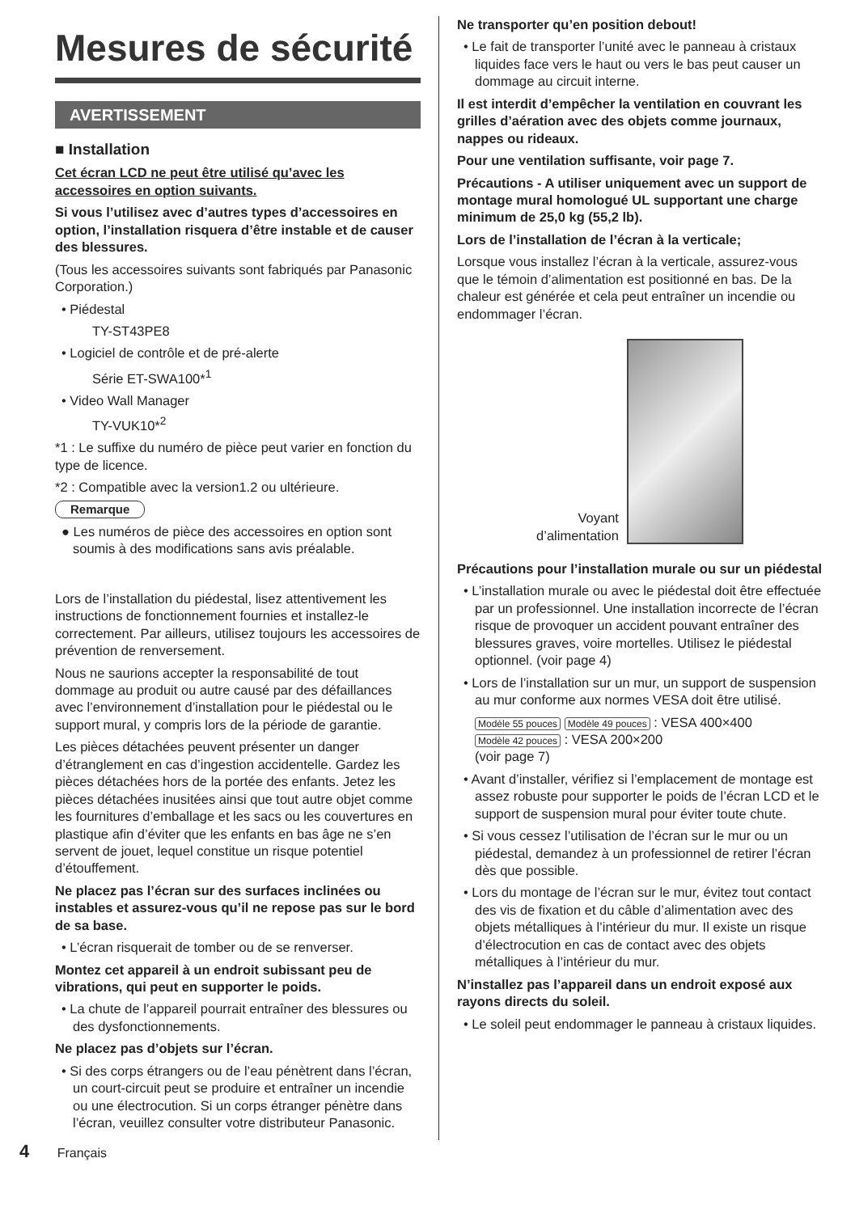Mesures de sécurité
AVERTISSEMENT
■ Installation
Cet écran LCD ne peut être utilisé qu’avec les accessoires en option suivants.
Si vous l’utilisez avec d’autres types d’accessoires en option, l’installation risquera d’être instable et de causer des blessures.
(Tous les accessoires suivants sont fabriqués par Panasonic Corporation.)
• Piédestal
TY-ST43PE8
• Logiciel de contrôle et de pré-alerte
Série ET-SWA100*<sup>1</sup>
• Video Wall Manager
TY-VUK10*<sup>2</sup>
*1 : Le suffixe du numéro de pièce peut varier en fonction du type de licence.
*2 : Compatible avec la version1.2 ou ultérieure.
Remarque
● Les numéros de pièce des accessoires en option sont soumis à des modifications sans avis préalable.
Lors de l’installation du piédestal, lisez attentivement les instructions de fonctionnement fournies et installez-le correctement. Par ailleurs, utilisez toujours les accessoires de prévention de renversement.
Nous ne saurions accepter la responsabilité de tout dommage au produit ou autre causé par des défaillances avec l’environnement d’installation pour le piédestal ou le support mural, y compris lors de la période de garantie.
Les pièces détachées peuvent présenter un danger d’étranglement en cas d’ingestion accidentelle. Gardez les pièces détachées hors de la portée des enfants. Jetez les pièces détachées inusitées ainsi que tout autre objet comme les fournitures d’emballage et les sacs ou les couvertures en plastique afin d’éviter que les enfants en bas âge ne s’en servent de jouet, lequel constitue un risque potentiel d’étouffement.
Ne placez pas l’écran sur des surfaces inclinées ou instables et assurez-vous qu’il ne repose pas sur le bord de sa base.
• L’écran risquerait de tomber ou de se renverser.
Montez cet appareil à un endroit subissant peu de vibrations, qui peut en supporter le poids.
• La chute de l’appareil pourrait entraîner des blessures ou des dysfonctionnements.
Ne placez pas d’objets sur l’écran.
• Si des corps étrangers ou de l’eau pénètrent dans l’écran, un court-circuit peut se produire et entraîner un incendie ou une électrocution. Si un corps étranger pénètre dans l’écran, veuillez consulter votre distributeur Panasonic.
Ne transporter qu’en position debout!
• Le fait de transporter l’unité avec le panneau à cristaux liquides face vers le haut ou vers le bas peut causer un dommage au circuit interne.
Il est interdit d’empêcher la ventilation en couvrant les grilles d’aération avec des objets comme journaux, nappes ou rideaux.
Pour une ventilation suffisante, voir page 7.
Précautions - A utiliser uniquement avec un support de montage mural homologué UL supportant une charge minimum de 25,0 kg (55,2 lb).
Lors de l’installation de l’écran à la verticale;
Lorsque vous installez l’écran à la verticale, assurez-vous que le témoin d’alimentation est positionné en bas. De la chaleur est générée et cela peut entraîner un incendie ou endommager l’écran.
Voyant
d’alimentation
Précautions pour l’installation murale ou sur un piédestal
• L’installation murale ou avec le piédestal doit être effectuée par un professionnel. Une installation incorrecte de l’écran risque de provoquer un accident pouvant entraîner des blessures graves, voire mortelles. Utilisez le piédestal optionnel. (voir page 4)
• Lors de l’installation sur un mur, un support de suspension au mur conforme aux normes VESA doit être utilisé.
Modèle 55 pouces Modèle 49 pouces : VESA 400×400
Modèle 42 pouces : VESA 200×200
(voir page 7)
• Avant d’installer, vérifiez si l’emplacement de montage est assez robuste pour supporter le poids de l’écran LCD et le support de suspension mural pour éviter toute chute.
• Si vous cessez l’utilisation de l’écran sur le mur ou un piédestal, demandez à un professionnel de retirer l’écran dès que possible.
• Lors du montage de l’écran sur le mur, évitez tout contact des vis de fixation et du câble d’alimentation avec des objets métalliques à l’intérieur du mur. Il existe un risque d’électrocution en cas de contact avec des objets métalliques à l’intérieur du mur.
N’installez pas l’appareil dans un endroit exposé aux rayons directs du soleil.
• Le soleil peut endommager le panneau à cristaux liquides.
4 Français